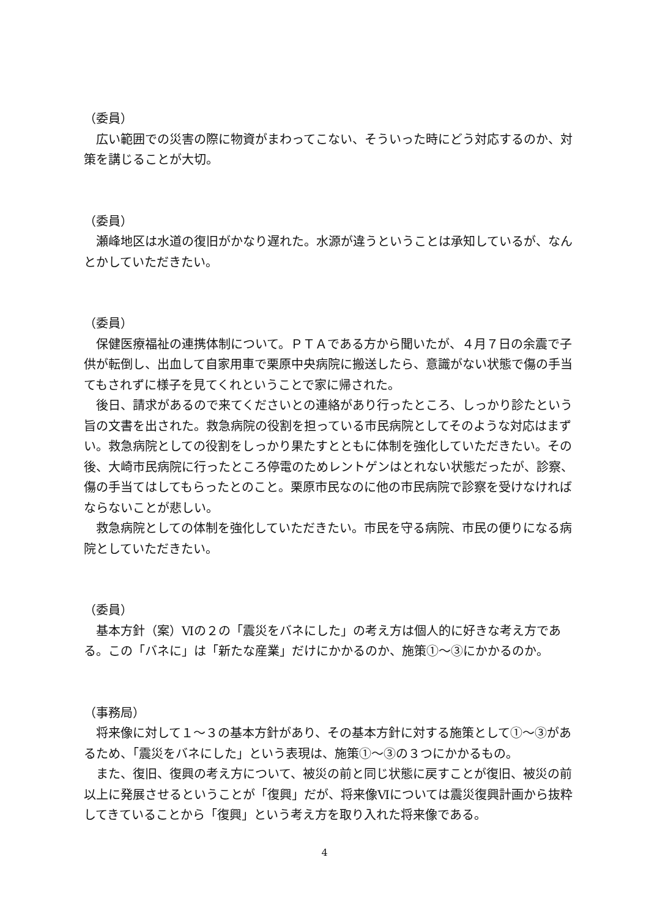（委員）
　広い範囲での災害の際に物資がまわってこない、そういった時にどう対応するのか、対策を講じることが大切。
（委員）
　瀬峰地区は水道の復旧がかなり遅れた。水源が違うということは承知しているが、なんとかしていただきたい。
（委員）
　保健医療福祉の連携体制について。ＰＴＡである方から聞いたが、４月７日の余震で子供が転倒し、出血して自家用車で栗原中央病院に搬送したら、意識がない状態で傷の手当てもされずに様子を見てくれということで家に帰された。
　後日、請求があるので来てくださいとの連絡があり行ったところ、しっかり診たという旨の文書を出された。救急病院の役割を担っている市民病院としてそのような対応はまずい。救急病院としての役割をしっかり果たすとともに体制を強化していただきたい。その後、大崎市民病院に行ったところ停電のためレントゲンはとれない状態だったが、診察、傷の手当てはしてもらったとのこと。栗原市民なのに他の市民病院で診察を受けなければならないことが悲しい。
　救急病院としての体制を強化していただきたい。市民を守る病院、市民の便りになる病院としていただきたい。
（委員）
　基本方針（案）Ⅵの２の「震災をバネにした」の考え方は個人的に好きな考え方である。この「バネに」は「新たな産業」だけにかかるのか、施策①～③にかかるのか。
（事務局）
　将来像に対して１～３の基本方針があり、その基本方針に対する施策として①～③があるため、「震災をバネにした」という表現は、施策①～③の３つにかかるもの。
　また、復旧、復興の考え方について、被災の前と同じ状態に戻すことが復旧、被災の前以上に発展させるということが「復興」だが、将来像Ⅵについては震災復興計画から抜粋してきていることから「復興」という考え方を取り入れた将来像である。
4